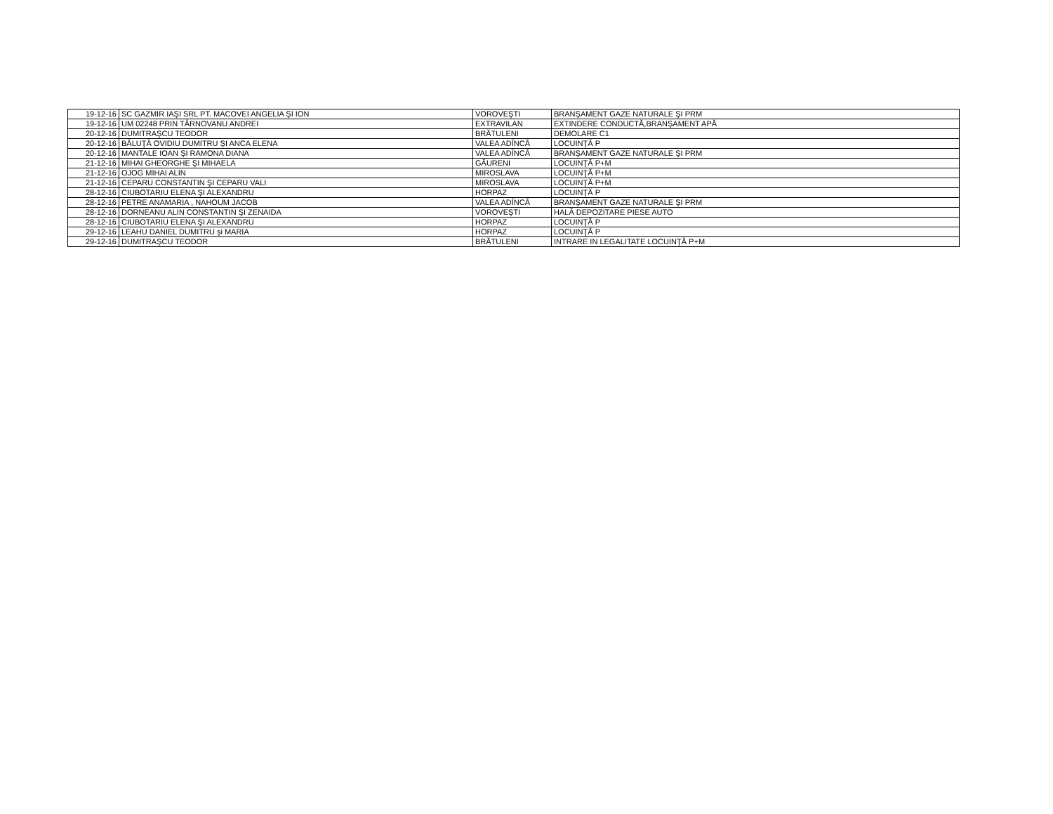| 19-12-16 | SC GAZMIR IAŞI SRL PT. MACOVEI ANGELIA ŞI ION | VOROVEŞTI | BRANŞAMENT GAZE NATURALE ŞI PRM |
| 19-12-16 | UM 02248 PRIN TÂRNOVANU ANDREI | EXTRAVILAN | EXTINDERE CONDUCTĂ,BRANŞAMENT APĂ |
| 20-12-16 | DUMITRAŞCU TEODOR | BRĂTULENI | DEMOLARE C1 |
| 20-12-16 | BĂLUŢĂ OVIDIU DUMITRU ŞI ANCA ELENA | VALEA ADÎNCĂ | LOCUINŢĂ P |
| 20-12-16 | MANTALE IOAN ŞI RAMONA DIANA | VALEA ADÎNCĂ | BRANŞAMENT GAZE NATURALE ŞI PRM |
| 21-12-16 | MIHAI GHEORGHE ŞI MIHAELA | GĂURENI | LOCUINŢĂ P+M |
| 21-12-16 | OJOG MIHAI ALIN | MIROSLAVA | LOCUINŢĂ P+M |
| 21-12-16 | CEPARU CONSTANTIN ŞI CEPARU VALI | MIROSLAVA | LOCUINŢĂ P+M |
| 28-12-16 | CIUBOTARIU ELENA ŞI ALEXANDRU | HORPAZ | LOCUINŢĂ P |
| 28-12-16 | PETRE ANAMARIA , NAHOUM JACOB | VALEA ADÎNCĂ | BRANŞAMENT GAZE NATURALE ŞI PRM |
| 28-12-16 | DORNEANU ALIN CONSTANTIN ŞI ZENAIDA | VOROVEŞTI | HALĂ DEPOZITARE PIESE AUTO |
| 28-12-16 | CIUBOTARIU ELENA ŞI ALEXANDRU | HORPAZ | LOCUINŢĂ P |
| 29-12-16 | LEAHU DANIEL DUMITRU şi MARIA | HORPAZ | LOCUINŢĂ P |
| 29-12-16 | DUMITRAŞCU TEODOR | BRĂTULENI | INTRARE IN LEGALITATE LOCUINŢĂ P+M |